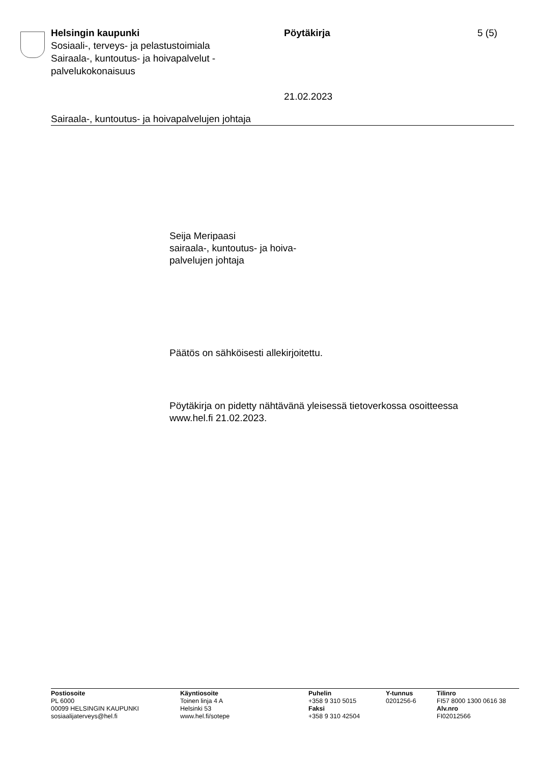Helsingin kaupunki
Sosiaali-, terveys- ja pelastustoimiala
Sairaala-, kuntoutus- ja hoivapalvelut -
palvelukokonaisuus
Pöytäkirja
21.02.2023
5 (5)
Sairaala-, kuntoutus- ja hoivapalvelujen johtaja
Seija Meripaasi
sairaala-, kuntoutus- ja hoiva-
palvelujen johtaja
Päätös on sähköisesti allekirjoitettu.
Pöytäkirja on pidetty nähtävänä yleisessä tietoverkossa osoitteessa
www.hel.fi 21.02.2023.
Postiosoite
PL 6000
00099 HELSINGIN KAUPUNKI
sosiaalijaterveys@hel.fi
Käyntiosoite
Toinen linja 4 A
Helsinki 53
www.hel.fi/sotepe
Puhelin
+358 9 310 5015
Faksi
+358 9 310 42504
Y-tunnus
0201256-6
Tilinro
FI57 8000 1300 0616 38
Alv.nro
FI02012566